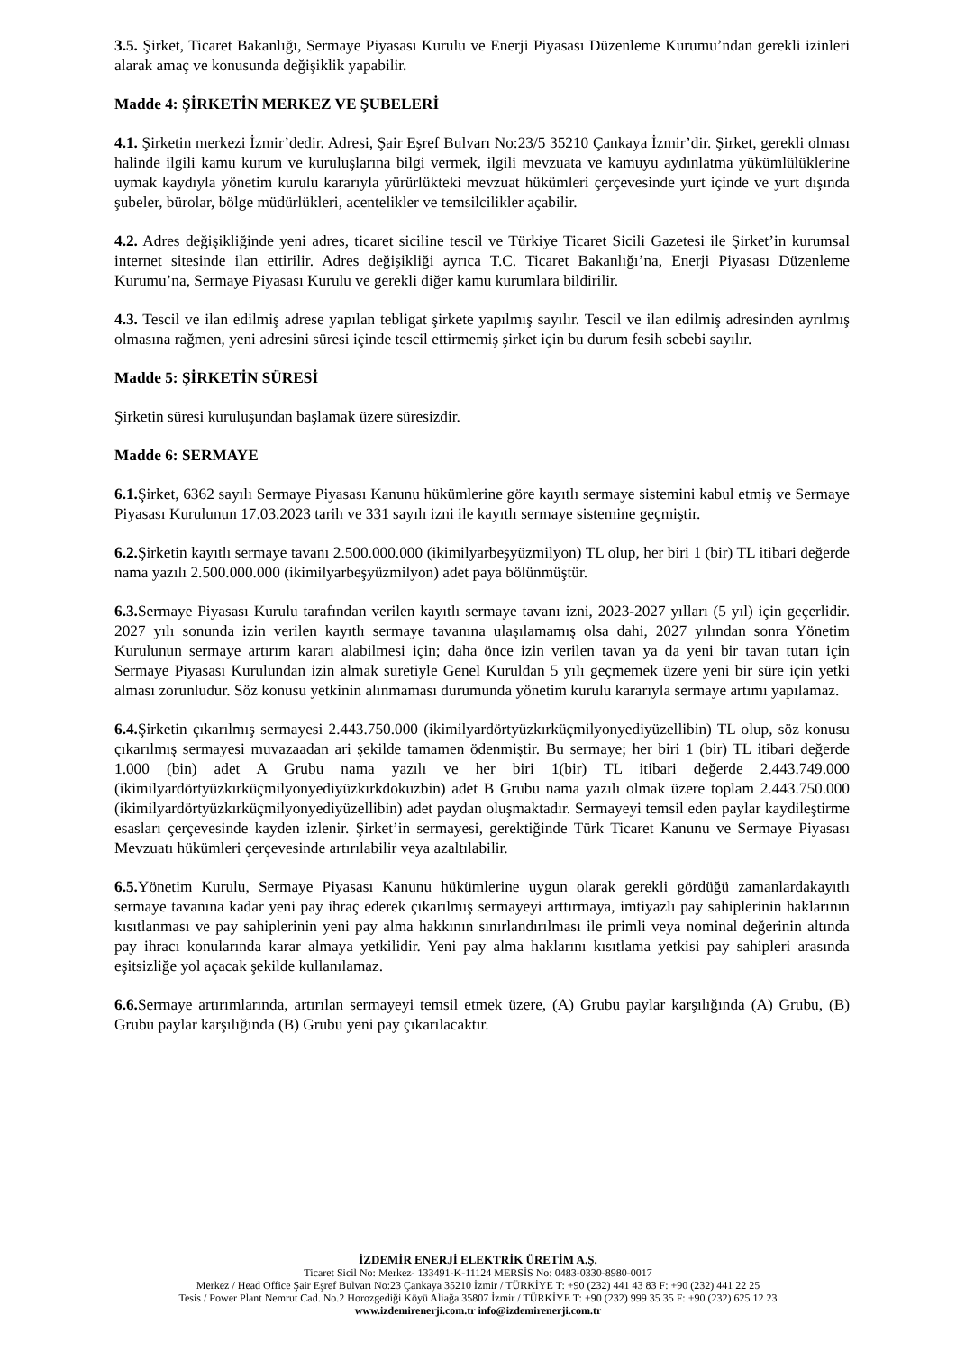3.5. Şirket, Ticaret Bakanlığı, Sermaye Piyasası Kurulu ve Enerji Piyasası Düzenleme Kurumu’ndan gerekli izinleri alarak amaç ve konusunda değişiklik yapabilir.
Madde 4: ŞİRKETİN MERKEZ VE ŞUBELERİ
4.1. Şirketin merkezi İzmir’dedir. Adresi, Şair Eşref Bulvarı No:23/5 35210 Çankaya İzmir’dir. Şirket, gerekli olması halinde ilgili kamu kurum ve kuruluşlarına bilgi vermek, ilgili mevzuata ve kamuyu aydınlatma yükümlülüklerine uymak kaydıyla yönetim kurulu kararıyla yürürlükteki mevzuat hükümleri çerçevesinde yurt içinde ve yurt dışında şubeler, bürolar, bölge müdürlükleri, acentelikler ve temsilcilikler açabilir.
4.2. Adres değişikliğinde yeni adres, ticaret siciline tescil ve Türkiye Ticaret Sicili Gazetesi ile Şirket’in kurumsal internet sitesinde ilan ettirilir. Adres değişikliği ayrıca T.C. Ticaret Bakanlığı’na, Enerji Piyasası Düzenleme Kurumu’na, Sermaye Piyasası Kurulu ve gerekli diğer kamu kurumlara bildirilir.
4.3. Tescil ve ilan edilmiş adrese yapılan tebligat şirkete yapılmış sayılır. Tescil ve ilan edilmiş adresinden ayrılmış olmasına rağmen, yeni adresini süresi içinde tescil ettirmemiş şirket için bu durum fesih sebebi sayılır.
Madde 5: ŞİRKETİN SÜRESİ
Şirketin süresi kuruluşundan başlamak üzere süresizdir.
Madde 6: SERMAYE
6.1. Şirket, 6362 sayılı Sermaye Piyasası Kanunu hükümlerine göre kayıtlı sermaye sistemini kabul etmiş ve Sermaye Piyasası Kurulunun 17.03.2023 tarih ve 331 sayılı izni ile kayıtlı sermaye sistemine geçmiştir.
6.2. Şirketin kayıtlı sermaye tavanı 2.500.000.000 (ikimilyarbeşyüzmilyon) TL olup, her biri 1 (bir) TL itibari değerde nama yazılı 2.500.000.000 (ikimilyarbeşyüzmilyon) adet paya bölünmüştür.
6.3. Sermaye Piyasası Kurulu tarafından verilen kayıtlı sermaye tavanı izni, 2023-2027 yılları (5 yıl) için geçerlidir. 2027 yılı sonunda izin verilen kayıtlı sermaye tavanına ulaşılamamış olsa dahi, 2027 yılından sonra Yönetim Kurulunun sermaye artırım kararı alabilmesi için; daha önce izin verilen tavan ya da yeni bir tavan tutarı için Sermaye Piyasası Kurulundan izin almak suretiyle Genel Kuruldan 5 yılı geçmemek üzere yeni bir süre için yetki alması zorunludur. Söz konusu yetkinin alınmaması durumunda yönetim kurulu kararıyla sermaye artımı yapılamaz.
6.4. Şirketin çıkarılmış sermayesi 2.443.750.000 (ikimilyardörtyüzkırküçmilyonyediyüzellibin) TL olup, söz konusu çıkarılmış sermayesi muvazaadan ari şekilde tamamen ödenmiştir. Bu sermaye; her biri 1 (bir) TL itibari değerde 1.000 (bin) adet A Grubu nama yazılı ve her biri 1(bir) TL itibari değerde 2.443.749.000 (ikimilyardörtyüzkırküçmilyonyediyüzkırkdokuzbin) adet B Grubu nama yazılı olmak üzere toplam 2.443.750.000 (ikimilyardörtyüzkırküçmilyonyediyüzellibin) adet paydan oluşmaktadır. Sermayeyi temsil eden paylar kaydileştirme esasları çerçevesinde kayden izlenir. Şirket’in sermayesi, gerektiğinde Türk Ticaret Kanunu ve Sermaye Piyasası Mevzuatı hükümleri çerçevesinde artırılabilir veya azaltılabilir.
6.5. Yönetim Kurulu, Sermaye Piyasası Kanunu hükümlerine uygun olarak gerekli gördüğü zamanlardakayıtlı sermaye tavanına kadar yeni pay ihraç ederek çıkarılmış sermayeyi arttırmaya, imtiyazlı pay sahiplerinin haklarının kısıtlanması ve pay sahiplerinin yeni pay alma hakkının sınırlandırılması ile primli veya nominal değerinin altında pay ihracı konularında karar almaya yetkilidir. Yeni pay alma haklarını kısıtlama yetkisi pay sahipleri arasında eşitsizliğe yol açacak şekilde kullanılamaz.
6.6. Sermaye artırımlarında, artırılan sermayeyi temsil etmek üzere, (A) Grubu paylar karşılığında (A) Grubu, (B) Grubu paylar karşılığında (B) Grubu yeni pay çıkarılacaktır.
İZDEMİR ENERJİ ELEKTRİK ÜRETİM A.Ş.
Ticaret Sicil No: Merkez- 133491-K-11124 MERSİS No: 0483-0330-8980-0017
Merkez / Head Office Şair Eşref Bulvarı No:23 Çankaya 35210 İzmir / TÜRKİYE T: +90 (232) 441 43 83 F: +90 (232) 441 22 25
Tesis / Power Plant Nemrut Cad. No.2 Horozgediği Köyü Aliağa 35807 İzmir / TÜRKİYE T: +90 (232) 999 35 35 F: +90 (232) 625 12 23
www.izdemirenerji.com.tr info@izdemirenerji.com.tr